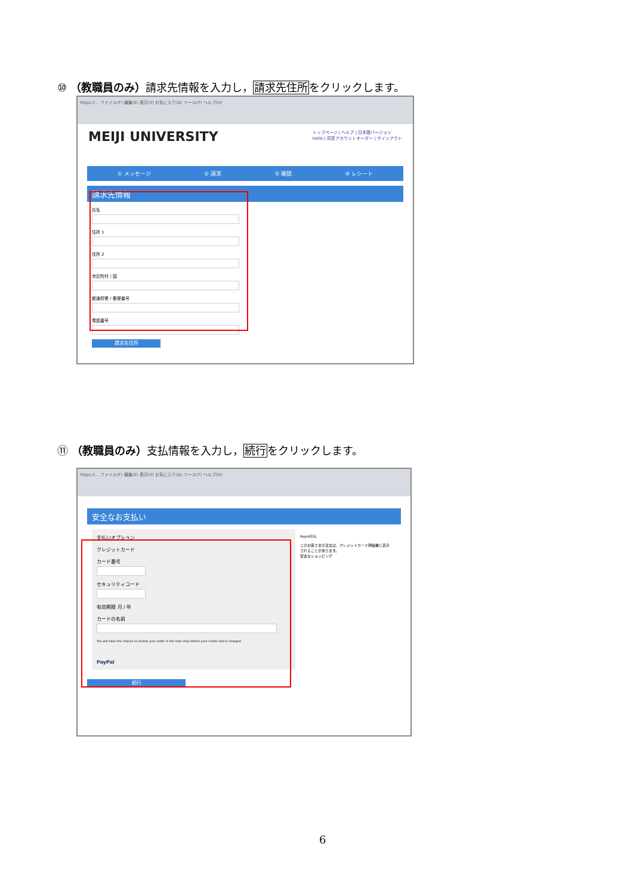⑩ （教職員のみ）請求先情報を入力し，請求先住所をクリックします。
https://... ファイル(F) 編集(E) 表示(V) お気に入り(A) ツール(T) ヘルプ(H)
MEIJI UNIVERSITY トップページ | ヘルプ | 日本語バージョン
Hello | 同窓アカウントオーダー | サインアウト
① メッセージ ② 請求 ③ 確認 ④ レシート
請求先情報
氏名
住所 1
住所 2
市区町村 / 国
都道府県 / 郵便番号
電話番号
請求先住所
⑪ （教職員のみ）支払情報を入力し，続行をクリックします。
https://... ファイル(F) 編集(E) 表示(V) お気に入り(A) ツール(T) ヘルプ(H)
安全なお支払い
支払いオプション
クレジットカード
カード番号
セキュリティコード
有効期限 月 / 年
カードの名前
You will have the chance to review your order in the next step before your credit card is charged.
PayPal
RapidSSL
このお客さまの注文は、クレジットカード明細書に表示されることがあります。
安全なショッピング
続行
6